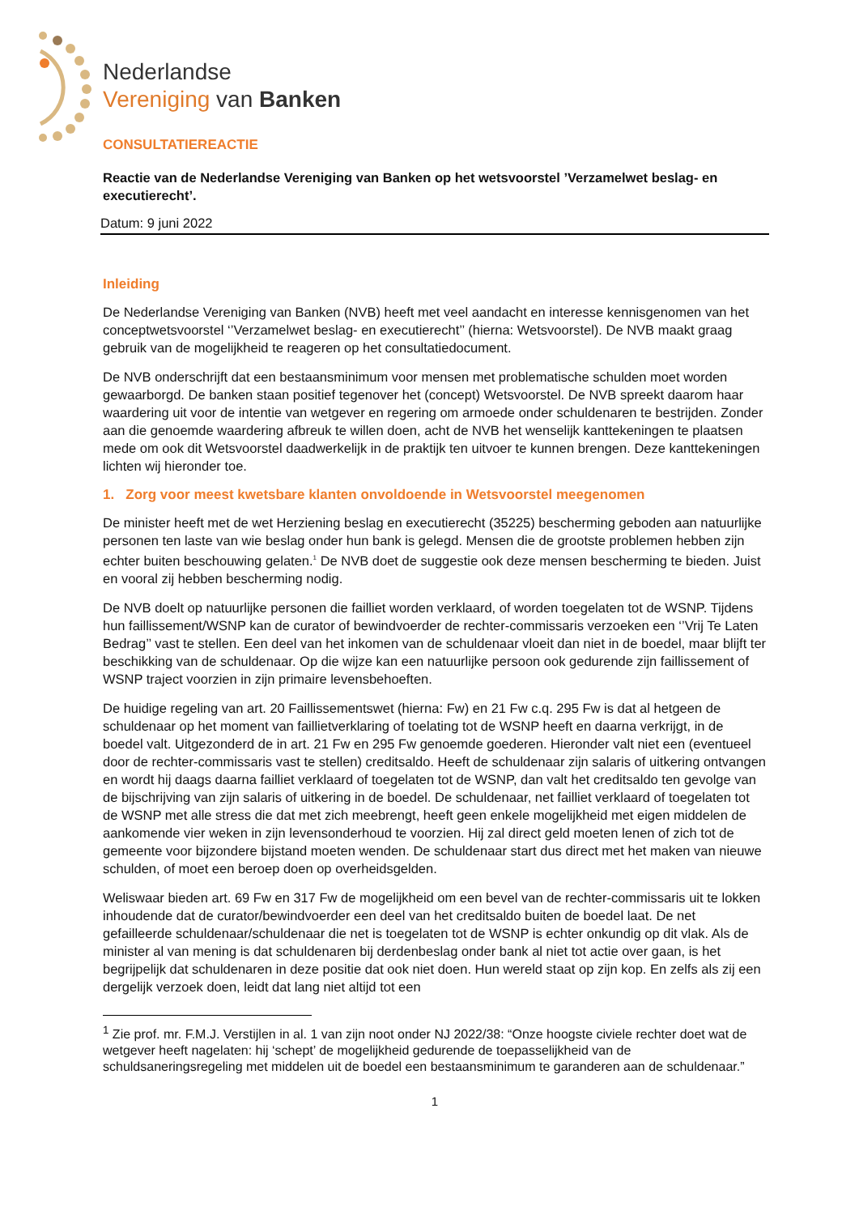Nederlandse
Vereniging van Banken
CONSULTATIEREACTIE
Reactie van de Nederlandse Vereniging van Banken op het wetsvoorstel ’Verzamelwet beslag- en executierecht’.
Datum: 9 juni 2022
Inleiding
De Nederlandse Vereniging van Banken (NVB) heeft met veel aandacht en interesse kennisgenomen van het conceptwetsvoorstel ‘’Verzamelwet beslag- en executierecht’’ (hierna: Wetsvoorstel). De NVB maakt graag gebruik van de mogelijkheid te reageren op het consultatiedocument.
De NVB onderschrijft dat een bestaansminimum voor mensen met problematische schulden moet worden gewaarborgd. De banken staan positief tegenover het (concept) Wetsvoorstel. De NVB spreekt daarom haar waardering uit voor de intentie van wetgever en regering om armoede onder schuldenaren te bestrijden. Zonder aan die genoemde waardering afbreuk te willen doen, acht de NVB het wenselijk kanttekeningen te plaatsen mede om ook dit Wetsvoorstel daadwerkelijk in de praktijk ten uitvoer te kunnen brengen. Deze kanttekeningen lichten wij hieronder toe.
1. Zorg voor meest kwetsbare klanten onvoldoende in Wetsvoorstel meegenomen
De minister heeft met de wet Herziening beslag en executierecht (35225) bescherming geboden aan natuurlijke personen ten laste van wie beslag onder hun bank is gelegd. Mensen die de grootste problemen hebben zijn echter buiten beschouwing gelaten.<sup>1</sup> De NVB doet de suggestie ook deze mensen bescherming te bieden. Juist en vooral zij hebben bescherming nodig.
De NVB doelt op natuurlijke personen die failliet worden verklaard, of worden toegelaten tot de WSNP. Tijdens hun faillissement/WSNP kan de curator of bewindvoerder de rechter-commissaris verzoeken een ‘’Vrij Te Laten Bedrag’’ vast te stellen. Een deel van het inkomen van de schuldenaar vloeit dan niet in de boedel, maar blijft ter beschikking van de schuldenaar. Op die wijze kan een natuurlijke persoon ook gedurende zijn faillissement of WSNP traject voorzien in zijn primaire levensbehoeften.
De huidige regeling van art. 20 Faillissementswet (hierna: Fw) en 21 Fw c.q. 295 Fw is dat al hetgeen de schuldenaar op het moment van faillietverklaring of toelating tot de WSNP heeft en daarna verkrijgt, in de boedel valt. Uitgezonderd de in art. 21 Fw en 295 Fw genoemde goederen. Hieronder valt niet een (eventueel door de rechter-commissaris vast te stellen) creditsaldo. Heeft de schuldenaar zijn salaris of uitkering ontvangen en wordt hij daags daarna failliet verklaard of toegelaten tot de WSNP, dan valt het creditsaldo ten gevolge van de bijschrijving van zijn salaris of uitkering in de boedel. De schuldenaar, net failliet verklaard of toegelaten tot de WSNP met alle stress die dat met zich meebrengt, heeft geen enkele mogelijkheid met eigen middelen de aankomende vier weken in zijn levensonderhoud te voorzien. Hij zal direct geld moeten lenen of zich tot de gemeente voor bijzondere bijstand moeten wenden. De schuldenaar start dus direct met het maken van nieuwe schulden, of moet een beroep doen op overheidsgelden.
Weliswaar bieden art. 69 Fw en 317 Fw de mogelijkheid om een bevel van de rechter-commissaris uit te lokken inhoudende dat de curator/bewindvoerder een deel van het creditsaldo buiten de boedel laat. De net gefailleerde schuldenaar/schuldenaar die net is toegelaten tot de WSNP is echter onkundig op dit vlak. Als de minister al van mening is dat schuldenaren bij derdenbeslag onder bank al niet tot actie over gaan, is het begrijpelijk dat schuldenaren in deze positie dat ook niet doen. Hun wereld staat op zijn kop. En zelfs als zij een dergelijk verzoek doen, leidt dat lang niet altijd tot een
<sup>1</sup> Zie prof. mr. F.M.J. Verstijlen in al. 1 van zijn noot onder NJ 2022/38: “Onze hoogste civiele rechter doet wat de wetgever heeft nagelaten: hij ‘schept’ de mogelijkheid gedurende de toepasselijkheid van de schuldsaneringsregeling met middelen uit de boedel een bestaansminimum te garanderen aan de schuldenaar.”
1